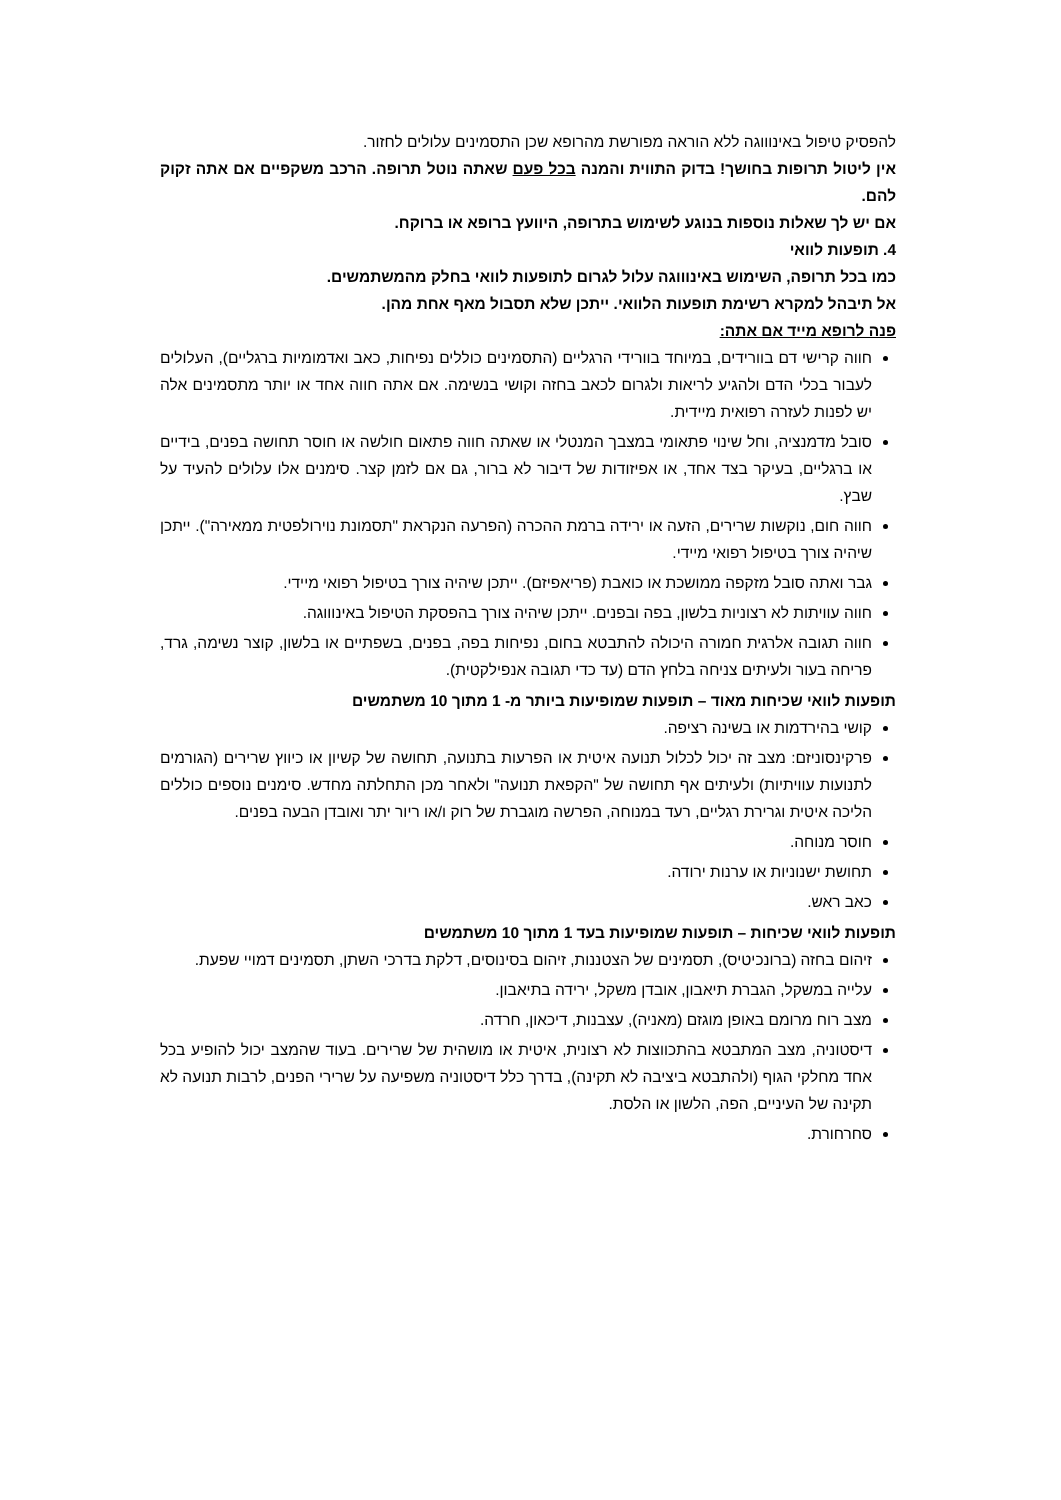להפסיק טיפול באינוווגה ללא הוראה מפורשת מהרופא שכן התסמינים עלולים לחזור.
אין ליטול תרופות בחושך! בדוק התווית והמנה בכל פעם שאתה נוטל תרופה. הרכב משקפיים אם אתה זקוק להם.
אם יש לך שאלות נוספות בנוגע לשימוש בתרופה, היוועץ ברופא או ברוקח.
4. תופעות לוואי
כמו בכל תרופה, השימוש באינוווגה עלול לגרום לתופעות לוואי בחלק מהמשתמשים.
אל תיבהל למקרא רשימת תופעות הלוואי. ייתכן שלא תסבול מאף אחת מהן.
פנה לרופא מייד אם אתה:
חווה קרישי דם בוורידים, במיוחד בוורידי הרגליים (התסמינים כוללים נפיחות, כאב ואדמומיות ברגליים), העלולים לעבור בכלי הדם ולהגיע לריאות ולגרום לכאב בחזה וקושי בנשימה. אם אתה חווה אחד או יותר מתסמינים אלה יש לפנות לעזרה רפואית מיידית.
סובל מדמנציה, וחל שינוי פתאומי במצבך המנטלי או שאתה חווה פתאום חולשה או חוסר תחושה בפנים, בידיים או ברגליים, בעיקר בצד אחד, או אפיזודות של דיבור לא ברור, גם אם לזמן קצר. סימנים אלו עלולים להעיד על שבץ.
חווה חום, נוקשות שרירים, הזעה או ירידה ברמת ההכרה (הפרעה הנקראת "תסמונת נוירולפטית ממאירה"). ייתכן שיהיה צורך בטיפול רפואי מיידי.
גבר ואתה סובל מזקפה ממושכת או כואבת (פריאפיזם). ייתכן שיהיה צורך בטיפול רפואי מיידי.
חווה עוויתות לא רצוניות בלשון, בפה ובפנים. ייתכן שיהיה צורך בהפסקת הטיפול באינוווגה.
חווה תגובה אלרגית חמורה היכולה להתבטא בחום, נפיחות בפה, בפנים, בשפתיים או בלשון, קוצר נשימה, גרד, פריחה בעור ולעיתים צניחה בלחץ הדם (עד כדי תגובה אנפילקטית).
תופעות לוואי שכיחות מאוד – תופעות שמופיעות ביותר מ- 1 מתוך 10 משתמשים
קושי בהירדמות או בשינה רציפה.
פרקינסוניזם: מצב זה יכול לכלול תנועה איטית או הפרעות בתנועה, תחושה של קשיון או כיווץ שרירים (הגורמים לתנועות עוויתיות) ולעיתים אף תחושה של "הקפאת תנועה" ולאחר מכן התחלתה מחדש. סימנים נוספים כוללים הליכה איטית וגרירת רגליים, רעד במנוחה, הפרשה מוגברת של רוק ו/או ריור יתר ואובדן הבעה בפנים.
חוסר מנוחה.
תחושת ישנוניות או ערנות ירודה.
כאב ראש.
תופעות לוואי שכיחות – תופעות שמופיעות בעד 1 מתוך 10 משתמשים
זיהום בחזה (ברונכיטיס), תסמינים של הצטננות, זיהום בסינוסים, דלקת בדרכי השתן, תסמינים דמויי שפעת.
עלייה במשקל, הגברת תיאבון, אובדן משקל, ירידה בתיאבון.
מצב רוח מרומם באופן מוגזם (מאניה), עצבנות, דיכאון, חרדה.
דיסטוניה, מצב המתבטא בהתכווצות לא רצונית, איטית או מושהית של שרירים. בעוד שהמצב יכול להופיע בכל אחד מחלקי הגוף (ולהתבטא ביציבה לא תקינה), בדרך כלל דיסטוניה משפיעה על שרירי הפנים, לרבות תנועה לא תקינה של העיניים, הפה, הלשון או הלסת.
סחרחורת.